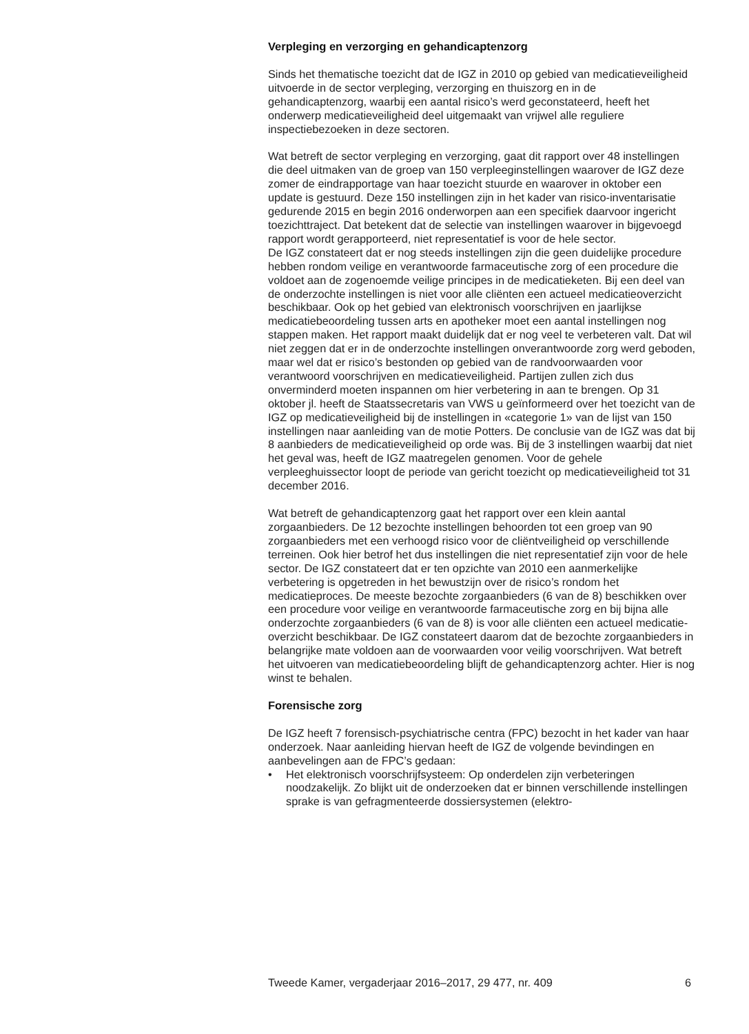Verpleging en verzorging en gehandicaptenzorg
Sinds het thematische toezicht dat de IGZ in 2010 op gebied van medica­tieveiligheid uitvoerde in de sector verpleging, verzorging en thuiszorg en in de gehandicaptenzorg, waarbij een aantal risico’s werd geconstateerd, heeft het onderwerp medicatieveiligheid deel uitgemaakt van vrijwel alle reguliere inspectiebezoeken in deze sectoren.
Wat betreft de sector verpleging en verzorging, gaat dit rapport over 48 instellingen die deel uitmaken van de groep van 150 verpleeginstellingen waarover de IGZ deze zomer de eindrapportage van haar toezicht stuurde en waarover in oktober een update is gestuurd. Deze 150 instellingen zijn in het kader van risico-inventarisatie gedurende 2015 en begin 2016 onderworpen aan een specifiek daarvoor ingericht toezichttraject. Dat betekent dat de selectie van instellingen waarover in bijgevoegd rapport wordt gerapporteerd, niet representatief is voor de hele sector.
De IGZ constateert dat er nog steeds instellingen zijn die geen duidelijke procedure hebben rondom veilige en verantwoorde farmaceutische zorg of een procedure die voldoet aan de zogenoemde veilige principes in de medicatieketen. Bij een deel van de onderzochte instellingen is niet voor alle cliënten een actueel medicatieoverzicht beschikbaar. Ook op het gebied van elektronisch voorschrijven en jaarlijkse medicatiebeoordeling tussen arts en apotheker moet een aantal instellingen nog stappen maken. Het rapport maakt duidelijk dat er nog veel te verbeteren valt. Dat wil niet zeggen dat er in de onderzochte instellingen onverantwoorde zorg werd geboden, maar wel dat er risico’s bestonden op gebied van de randvoor­waarden voor verantwoord voorschrijven en medicatieveiligheid. Partijen zullen zich dus onverminderd moeten inspannen om hier verbetering in aan te brengen. Op 31 oktober jl. heeft de Staatssecretaris van VWS u geïnformeerd over het toezicht van de IGZ op medicatieveiligheid bij de instellingen in «categorie 1» van de lijst van 150 instellingen naar aanleiding van de motie Potters. De conclusie van de IGZ was dat bij 8 aanbieders de medicatieveiligheid op orde was. Bij de 3 instellingen waarbij dat niet het geval was, heeft de IGZ maatregelen genomen. Voor de gehele verpleeghuissector loopt de periode van gericht toezicht op medicatieveiligheid tot 31 december 2016.
Wat betreft de gehandicaptenzorg gaat het rapport over een klein aantal zorgaanbieders. De 12 bezochte instellingen behoorden tot een groep van 90 zorgaanbieders met een verhoogd risico voor de cliëntveiligheid op verschillende terreinen. Ook hier betrof het dus instellingen die niet representatief zijn voor de hele sector. De IGZ constateert dat er ten opzichte van 2010 een aanmerkelijke verbetering is opgetreden in het bewustzijn over de risico’s rondom het medicatieproces. De meeste bezochte zorgaanbieders (6 van de 8) beschikken over een procedure voor veilige en verantwoorde farmaceutische zorg en bij bijna alle onderzochte zorgaanbieders (6 van de 8) is voor alle cliënten een actueel medicatie­overzicht beschikbaar. De IGZ constateert daarom dat de bezochte zorgaanbieders in belangrijke mate voldoen aan de voorwaarden voor veilig voorschrijven. Wat betreft het uitvoeren van medicatiebeoordeling blijft de gehandicaptenzorg achter. Hier is nog winst te behalen.
Forensische zorg
De IGZ heeft 7 forensisch-psychiatrische centra (FPC) bezocht in het kader van haar onderzoek. Naar aanleiding hiervan heeft de IGZ de volgende bevindingen en aanbevelingen aan de FPC’s gedaan:
• Het elektronisch voorschrijfsysteem: Op onderdelen zijn verbeteringen noodzakelijk. Zo blijkt uit de onderzoeken dat er binnen verschillende instellingen sprake is van gefragmenteerde dossiersystemen (elektro-
Tweede Kamer, vergaderjaar 2016–2017, 29 477, nr. 409 6